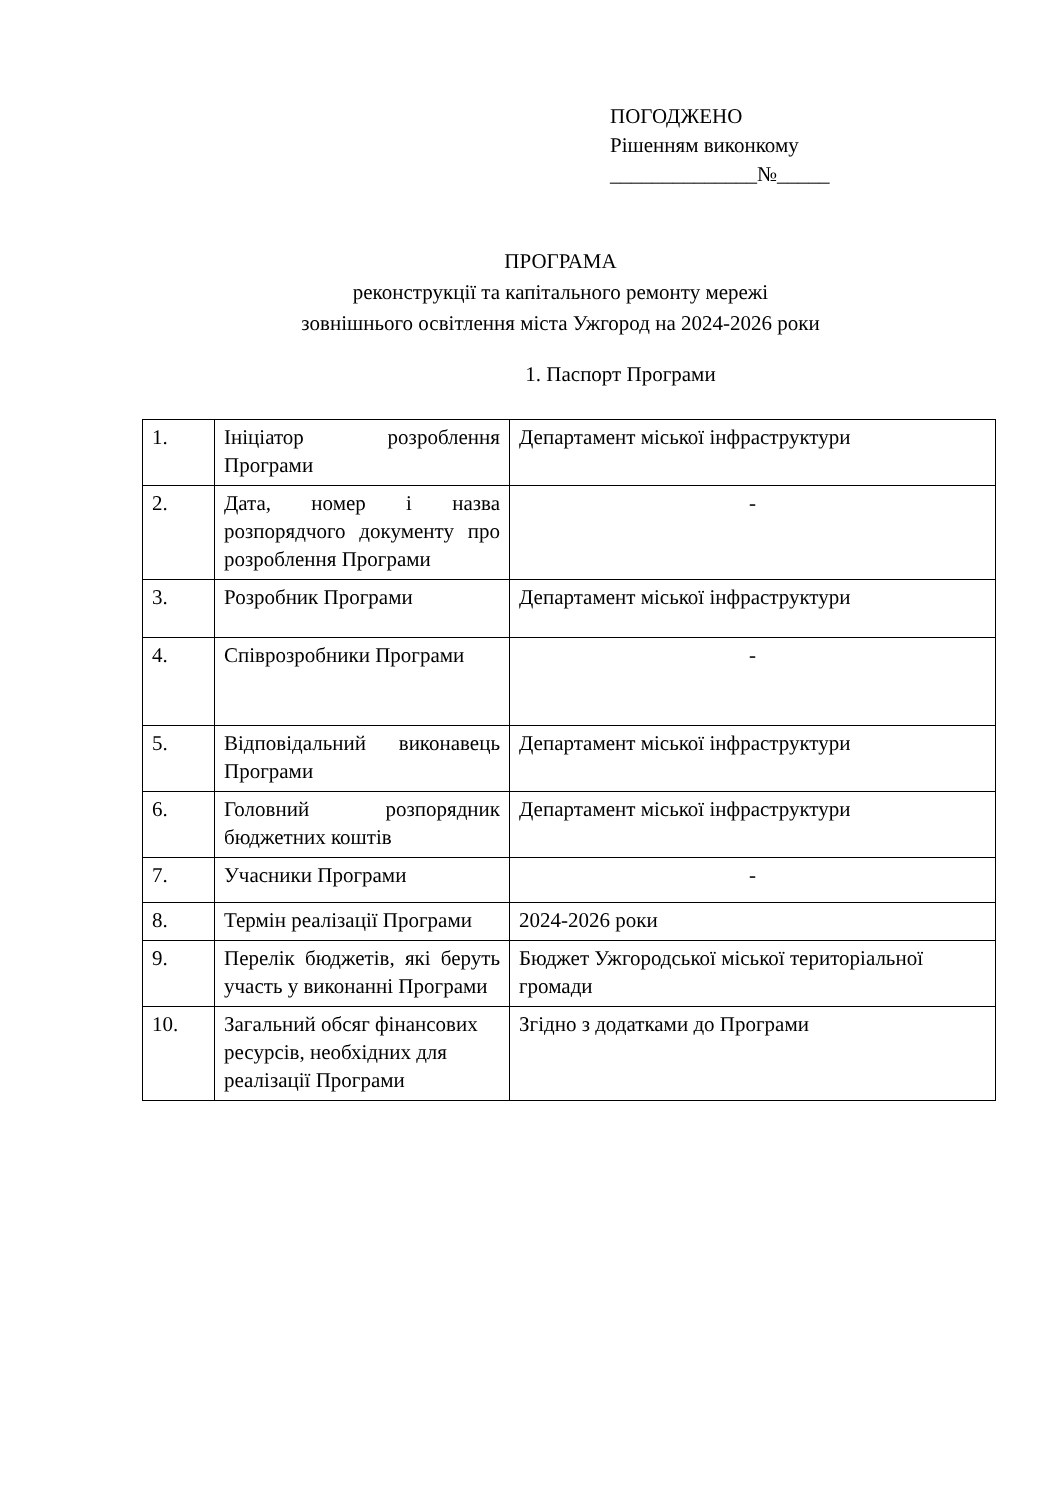ПОГОДЖЕНО
Рішенням виконкому
______________№_____
ПРОГРАМА
реконструкції та капітального ремонту мережі
зовнішнього освітлення міста Ужгород на 2024-2026 роки
1. Паспорт Програми
| 1. | Ініціатор розроблення Програми | Департамент міської інфраструктури |
| 2. | Дата, номер і назва розпорядчого документу про розроблення Програми | - |
| 3. | Розробник Програми | Департамент міської інфраструктури |
| 4. | Співрозробники Програми | - |
| 5. | Відповідальний виконавець Програми | Департамент міської інфраструктури |
| 6. | Головний розпорядник бюджетних коштів | Департамент міської інфраструктури |
| 7. | Учасники Програми | - |
| 8. | Термін реалізації Програми | 2024-2026 роки |
| 9. | Перелік бюджетів, які беруть участь у виконанні Програми | Бюджет Ужгородської міської територіальної громади |
| 10. | Загальний обсяг фінансових ресурсів, необхідних для реалізації Програми | Згідно з додатками до Програми |